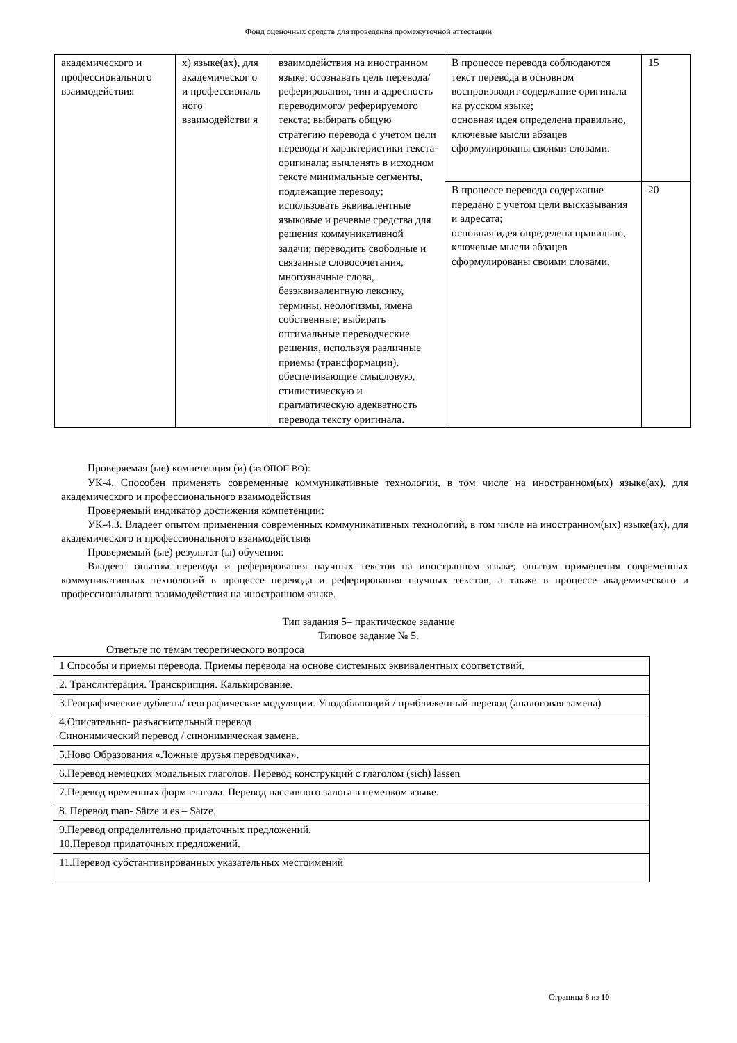Фонд оценочных средств для проведения промежуточной аттестации
| академического и профессионального взаимодействия | х) языке(ах), для академическог о и профессиональ ного взаимодействи я | взаимодействия на иностранном языке; осознавать цель перевода/ реферирования, тип и адресность переводимого/ реферируемого текста; выбирать общую стратегию перевода с учетом цели перевода и характеристики текста-оригинала; вычленять в исходном тексте минимальные сегменты, подлежащие переводу; использовать эквивалентные языковые и речевые средства для решения коммуникативной задачи; переводить свободные и связанные словосочетания, многозначные слова, безэквивалентную лексику, термины, неологизмы, имена собственные; выбирать оптимальные переводческие решения, используя различные приемы (трансформации), обеспечивающие смысловую, стилистическую и прагматическую адекватность перевода тексту оригинала. | В процессе перевода соблюдаются текст перевода в основном воспроизводит содержание оригинала на русском языке; основная идея определена правильно, ключевые мысли абзацев сформулированы своими словами. | 15 |
| | | | В процессе перевода содержание передано с учетом цели высказывания и адресата; основная идея определена правильно, ключевые мысли абзацев сформулированы своими словами. | 20 |
Проверяемая (ые) компетенция (и) (из ОПОП ВО):
УК-4. Способен применять современные коммуникативные технологии, в том числе на иностранном(ых) языке(ах), для академического и профессионального взаимодействия
Проверяемый индикатор достижения компетенции:
УК-4.3. Владеет опытом применения современных коммуникативных технологий, в том числе на иностранном(ых) языке(ах), для академического и профессионального взаимодействия
Проверяемый (ые) результат (ы) обучения:
Владеет: опытом перевода и реферирования научных текстов на иностранном языке; опытом применения современных коммуникативных технологий в процессе перевода и реферирования научных текстов, а также в процессе академического и профессионального взаимодействия на иностранном языке.
Тип задания 5– практическое задание
Типовое задание № 5.
Ответьте по темам теоретического вопроса
| 1 Способы и приемы перевода. Приемы перевода на основе системных эквивалентных соответствий. |
| 2. Транслитерация. Транскрипция. Калькирование. |
| 3.Географические дублеты/ географические модуляции. Уподобляющий / приближенный перевод (аналоговая замена) |
| 4.Описательно- разъяснительный перевод Синонимический перевод / синонимическая замена. |
| 5.Ново Образования «Ложные друзья переводчика». |
| 6.Перевод немецких модальных глаголов. Перевод конструкций с глаголом (sich) lassen |
| 7.Перевод временных форм глагола. Перевод пассивного залога в немецком языке. |
| 8. Перевод man- Sätze и es – Sätze. |
| 9.Перевод определительно придаточных предложений. 10.Перевод придаточных предложений. |
| 11.Перевод субстантивированных указательных местоимений |
Страница 8 из 10